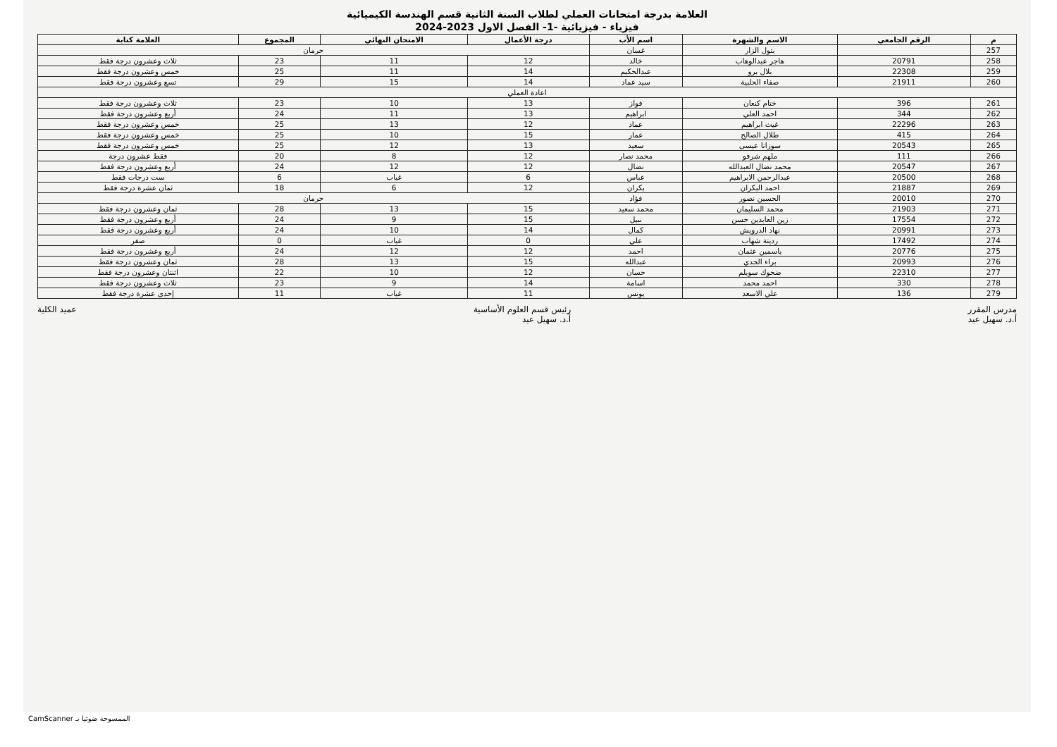العلامة بدرجة امتحانات العملي لطلاب السنة الثانية قسم الهندسة الكيميائية
فيزياء - فيزيائية -1- الفصل الاول 2023-2024
| م | الرقم الجامعي | الاسم والشهرة | اسم الأب | درجة الأعمال | الامتحان النهائي | المجموع | العلامة كتابة |
| --- | --- | --- | --- | --- | --- | --- | --- |
| 257 | | بتول الزار | غسان | حرمان | | | |
| 258 | 20791 | هاجر عبدالوهاب | خالد | 12 | 11 | 23 | ثلاث وعشرون درجة فقط |
| 259 | 22308 | بلال برو | عبدالحكيم | 14 | 11 | 25 | خمس وعشرون درجة فقط |
| 260 | 21911 | صفاء الحلبية | سيد عماد | 14 | 15 | 29 | تسع وعشرون درجة فقط |
| اعادة العملي | | | | | | | |
| 261 | 396 | ختام كنعان | فواز | 13 | 10 | 23 | ثلاث وعشرون درجة فقط |
| 262 | 344 | احمد العلي | ابراهيم | 13 | 11 | 24 | أربع وعشرون درجة فقط |
| 263 | 22296 | غيث ابراهيم | عماد | 12 | 13 | 25 | خمس وعشرون درجة فقط |
| 264 | 415 | طلال الصالح | عمار | 15 | 10 | 25 | خمس وعشرون درجة فقط |
| 265 | 20543 | سوزانا عيسى | سعيد | 13 | 12 | 25 | خمس وعشرون درجة فقط |
| 266 | 111 | ملهم شرفو | محمد نصار | 12 | 8 | 20 | فقط عشرون درجة |
| 267 | 20547 | محمد نضال العبدالله | نضال | 12 | 12 | 24 | أربع وعشرون درجة فقط |
| 268 | 20500 | عبدالرحمن الابراهيم | عباس | 6 | غياب | 6 | ست درجات فقط |
| 269 | 21887 | احمد البكران | بكران | 12 | 6 | 18 | ثمان عشرة درجة فقط |
| 270 | 20010 | الحسين نصور | فؤاد | حرمان | | | |
| 271 | 21903 | محمد السليمان | محمد سعيد | 15 | 13 | 28 | ثمان وعشرون درجة فقط |
| 272 | 17554 | زين العابدين حسن | نبيل | 15 | 9 | 24 | أربع وعشرون درجة فقط |
| 273 | 20991 | نهاد الدرويش | كمال | 14 | 10 | 24 | أربع وعشرون درجة فقط |
| 274 | 17492 | ردينة شهاب | علي | 0 | غياب | 0 | صفر |
| 275 | 20776 | ياسمين عثمان | احمد | 12 | 12 | 24 | أربع وعشرون درجة فقط |
| 276 | 20993 | براء الجدي | عبدالله | 15 | 13 | 28 | ثمان وعشرون درجة فقط |
| 277 | 22310 | ضحوك سويلم | حسان | 12 | 10 | 22 | اثنتان وعشرون درجة فقط |
| 278 | 330 | احمد محمد | اسامة | 14 | 9 | 23 | ثلاث وعشرون درجة فقط |
| 279 | 136 | علي الاسعد | يونس | 11 | غياب | 11 | إحدى عشرة درجة فقط |
مدرس المقرر
أ.د. سهيل عيد
رئيس قسم العلوم الأساسية
أ.د. سهيل عيد
عميد الكلية
الممسوحة ضوئيا بـ CamScanner